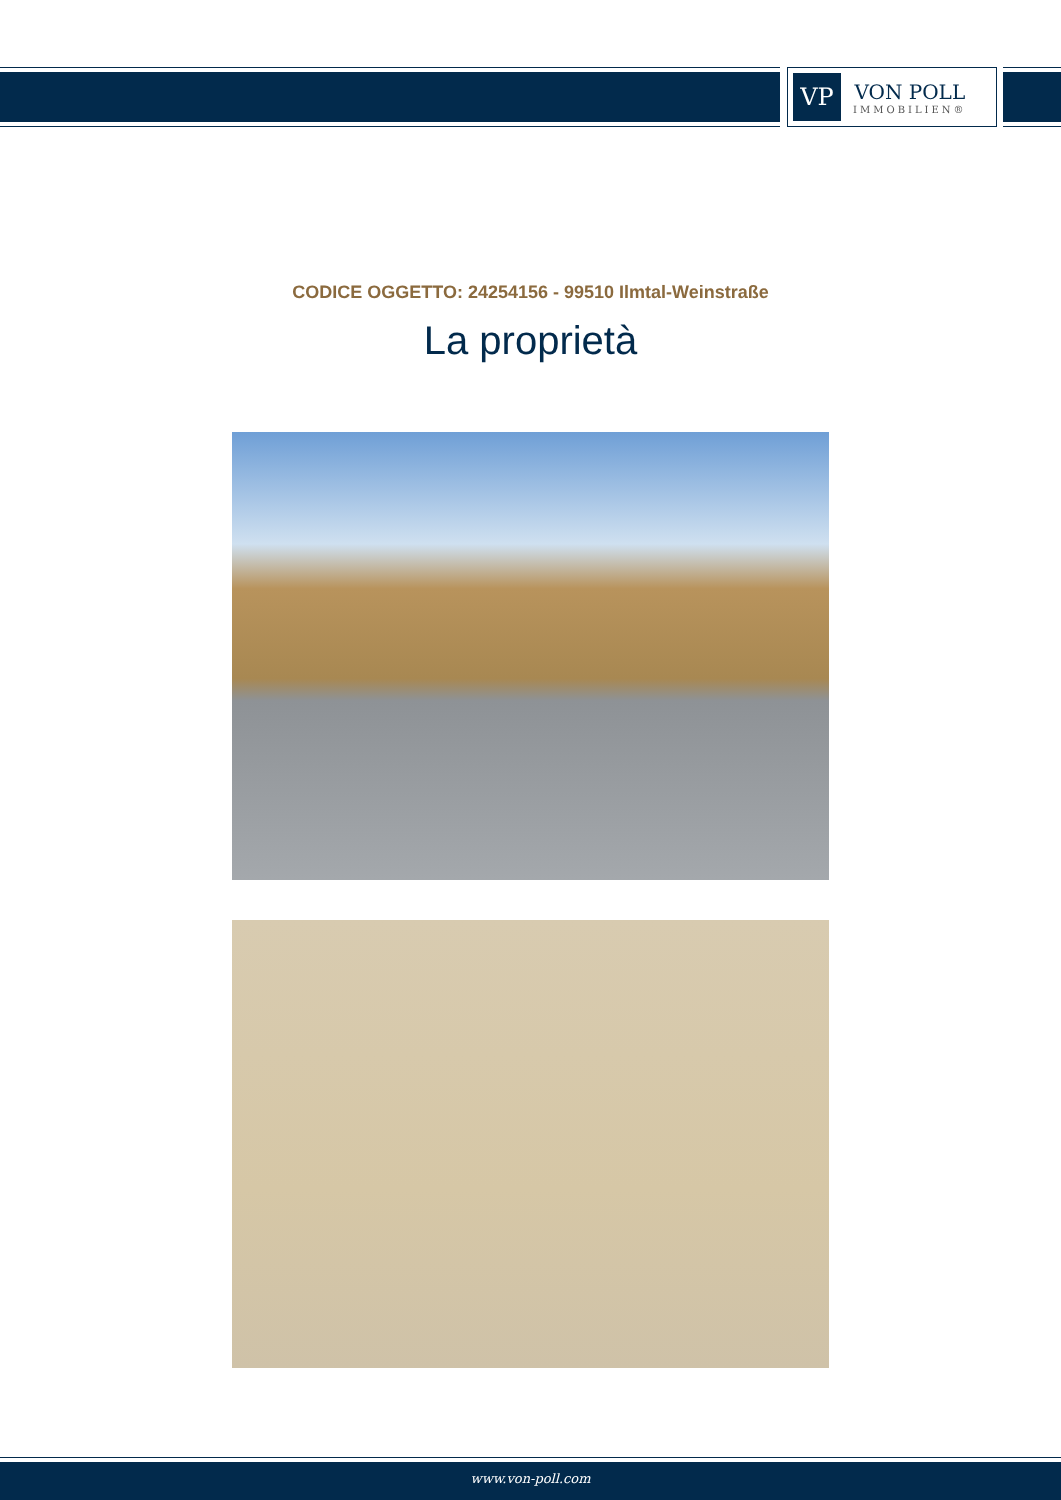VP
VON POLL
IMMOBILIEN®
CODICE OGGETTO: 24254156 - 99510 Ilmtal-Weinstraße
La proprietà
www.von-poll.com